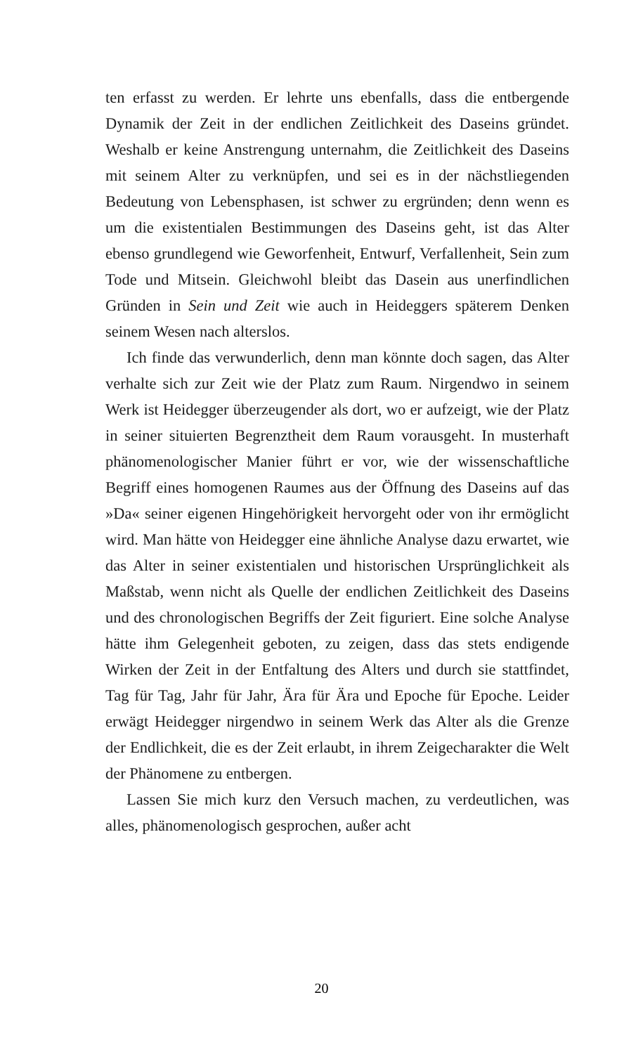ten erfasst zu werden. Er lehrte uns ebenfalls, dass die entbergende Dynamik der Zeit in der endlichen Zeitlichkeit des Daseins gründet. Weshalb er keine Anstrengung unternahm, die Zeitlichkeit des Daseins mit seinem Alter zu verknüpfen, und sei es in der nächstliegenden Bedeutung von Lebensphasen, ist schwer zu ergründen; denn wenn es um die existentialen Bestimmungen des Daseins geht, ist das Alter ebenso grundlegend wie Geworfenheit, Entwurf, Verfallenheit, Sein zum Tode und Mitsein. Gleichwohl bleibt das Dasein aus unerfindlichen Gründen in Sein und Zeit wie auch in Heideggers späterem Denken seinem Wesen nach alterslos.
Ich finde das verwunderlich, denn man könnte doch sagen, das Alter verhalte sich zur Zeit wie der Platz zum Raum. Nirgendwo in seinem Werk ist Heidegger überzeugender als dort, wo er aufzeigt, wie der Platz in seiner situierten Begrenztheit dem Raum vorausgeht. In musterhaft phänomenologischer Manier führt er vor, wie der wissenschaftliche Begriff eines homogenen Raumes aus der Öffnung des Daseins auf das »Da« seiner eigenen Hingehörigkeit hervorgeht oder von ihr ermöglicht wird. Man hätte von Heidegger eine ähnliche Analyse dazu erwartet, wie das Alter in seiner existentialen und historischen Ursprünglichkeit als Maßstab, wenn nicht als Quelle der endlichen Zeitlichkeit des Daseins und des chronologischen Begriffs der Zeit figuriert. Eine solche Analyse hätte ihm Gelegenheit geboten, zu zeigen, dass das stets endigende Wirken der Zeit in der Entfaltung des Alters und durch sie stattfindet, Tag für Tag, Jahr für Jahr, Ära für Ära und Epoche für Epoche. Leider erwägt Heidegger nirgendwo in seinem Werk das Alter als die Grenze der Endlichkeit, die es der Zeit erlaubt, in ihrem Zeigecharakter die Welt der Phänomene zu entbergen.
Lassen Sie mich kurz den Versuch machen, zu verdeutlichen, was alles, phänomenologisch gesprochen, außer acht
20